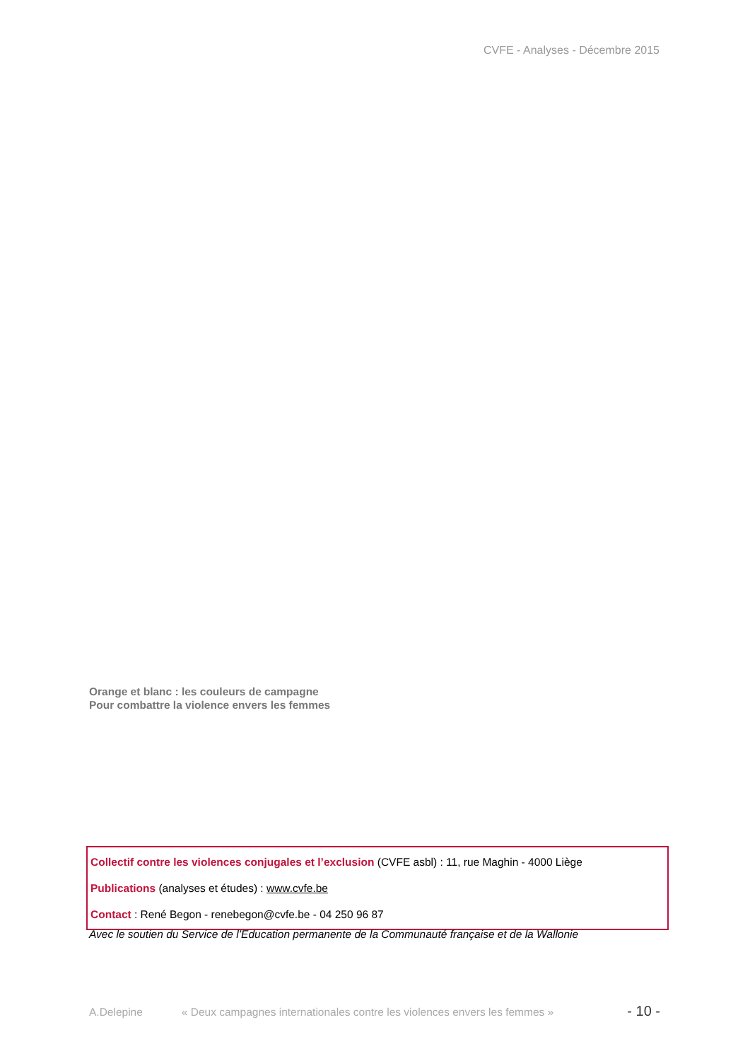CVFE - Analyses - Décembre 2015
Orange et blanc : les couleurs de campagne
Pour combattre la violence envers les femmes
Collectif contre les violences conjugales et l’exclusion (CVFE asbl) : 11, rue Maghin - 4000 Liège
Publications (analyses et études) : www.cvfe.be
Contact : René Begon - renebegon@cvfe.be - 04 250 96 87
Avec le soutien du Service de l’Education permanente de la Communauté française et de la Wallonie
A.Delepine « Deux campagnes internationales contre les violences envers les femmes » - 10 -